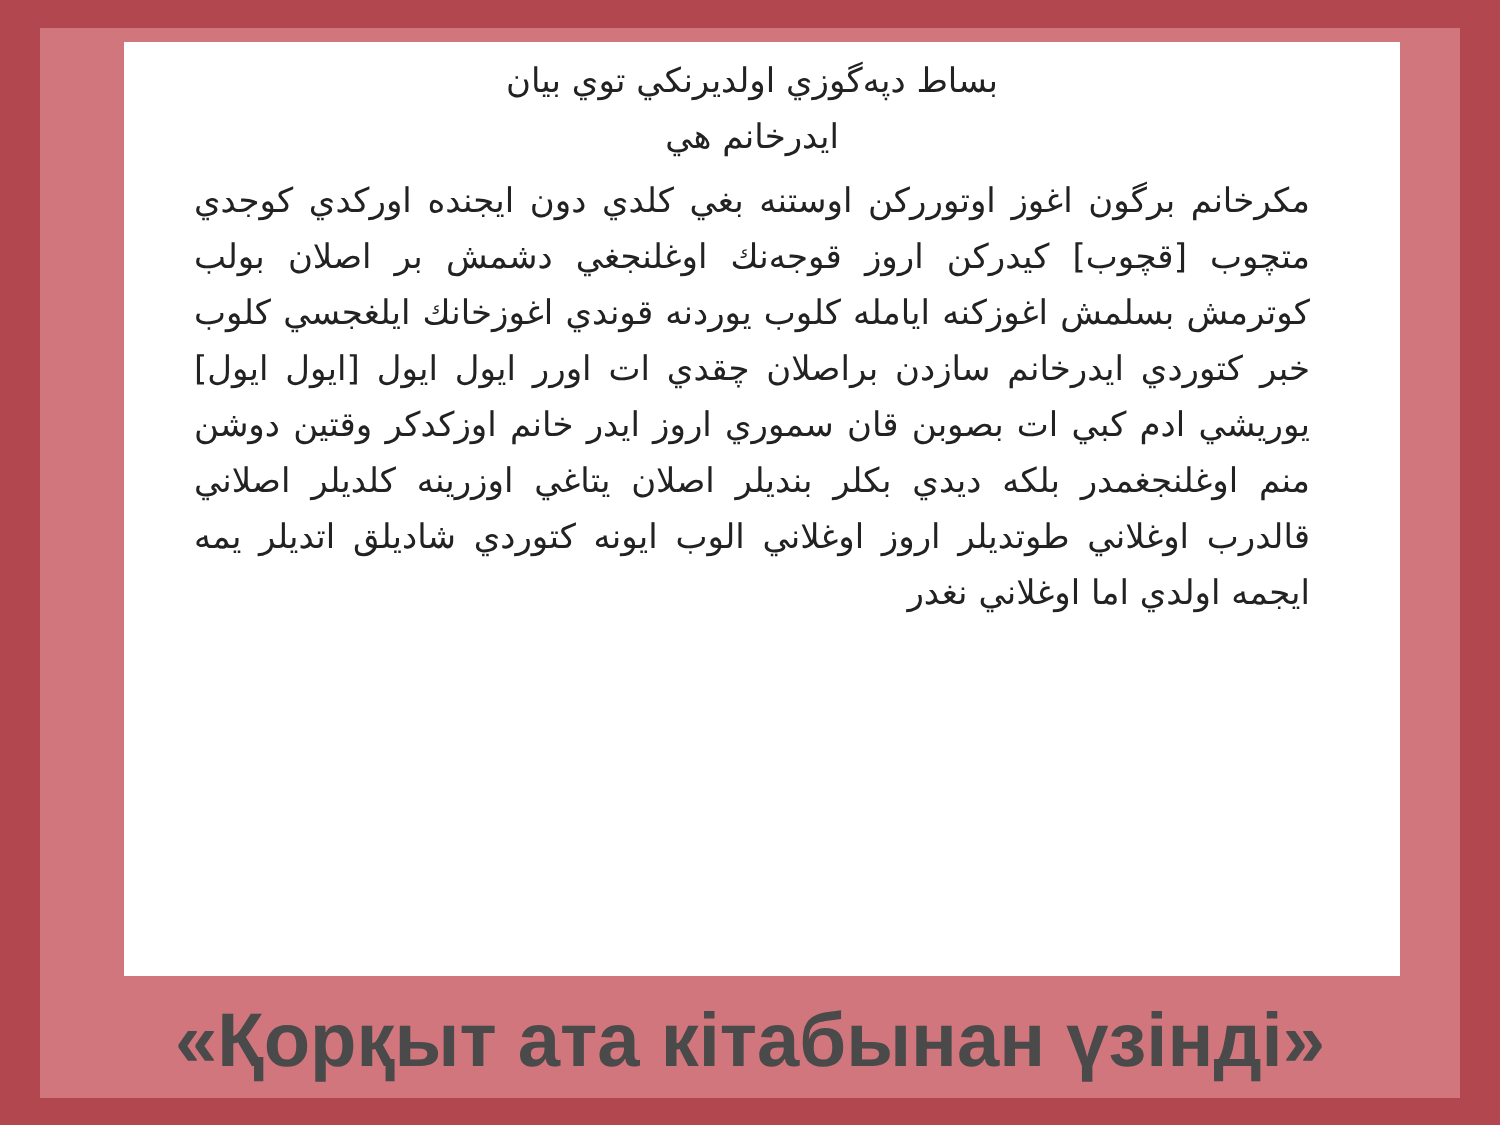بساط دپه‌گوزي اولدیرنکي توي بيان
ايدرخانم هي
مكرخانم برگون اغوز اوتوررکن اوستنه بغي كلدي دون ايجنده اوركدي كوجدي متچوب [قچوب] كيدركن اروز قوجه‌نك اوغلنجغي دشمش بر اصلان بولب كوترمش بسلمش اغوزكنه ايامله كلوب يوردنه قوندي اغوزخانك ايلغجسي كلوب خبر كتوردي ايدرخانم سازدن براصلان چقدي ات اورر ايول ايول [ايول ايول] يوريشي ادم كبي ات بصوبن قان سموري اروز ايدر خانم اوزكدكر وقتين دوشن منم اوغلنجغمدر بلكه ديدي بكلر بنديلر اصلان يتاغي اوزرينه كلديلر اصلاني قالدرب اوغلاني طوتديلر اروز اوغلاني الوب ايونه كتوردي شاديلق اتديلر يمه ايجمه اولدي اما اوغلاني نغدر
«Қорқыт ата кітабынан үзінді»